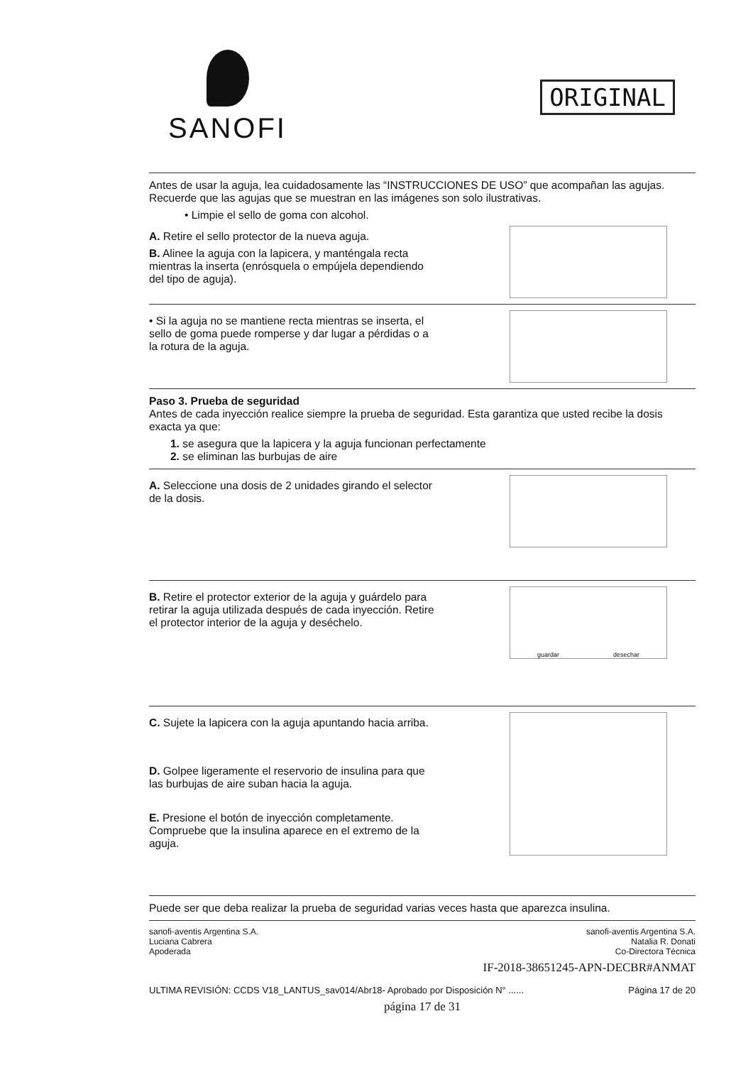SANOFI
ORIGINAL
Antes de usar la aguja, lea cuidadosamente las “INSTRUCCIONES DE USO” que acompañan las agujas. Recuerde que las agujas que se muestran en las imágenes son solo ilustrativas.
• Limpie el sello de goma con alcohol.
A. Retire el sello protector de la nueva aguja.
B. Alinee la aguja con la lapicera, y manténgala recta mientras la inserta (enrósquela o empújela dependiendo del tipo de aguja).
• Si la aguja no se mantiene recta mientras se inserta, el sello de goma puede romperse y dar lugar a pérdidas o a la rotura de la aguja.
Paso 3. Prueba de seguridad
Antes de cada inyección realice siempre la prueba de seguridad. Esta garantiza que usted recibe la dosis exacta ya que:
1. se asegura que la lapicera y la aguja funcionan perfectamente
2. se eliminan las burbujas de aire
A. Seleccione una dosis de 2 unidades girando el selector de la dosis.
B. Retire el protector exterior de la aguja y guárdelo para retirar la aguja utilizada después de cada inyección. Retire el protector interior de la aguja y deséchelo.
guardar desechar
C. Sujete la lapicera con la aguja apuntando hacia arriba.
D. Golpee ligeramente el reservorio de insulina para que las burbujas de aire suban hacia la aguja.
E. Presione el botón de inyección completamente. Compruebe que la insulina aparece en el extremo de la aguja.
Puede ser que deba realizar la prueba de seguridad varias veces hasta que aparezca insulina.
sanofi-aventis Argentina S.A.
Luciana Cabrera
Apoderada
sanofi-aventis Argentina S.A.
Natalia R. Donati
Co-Directora Técnica
IF-2018-38651245-APN-DECBR#ANMAT
ULTIMA REVISIÓN: CCDS V18_LANTUS_sav014/Abr18- Aprobado por Disposición N° ...... Página 17 de 20
página 17 de 31